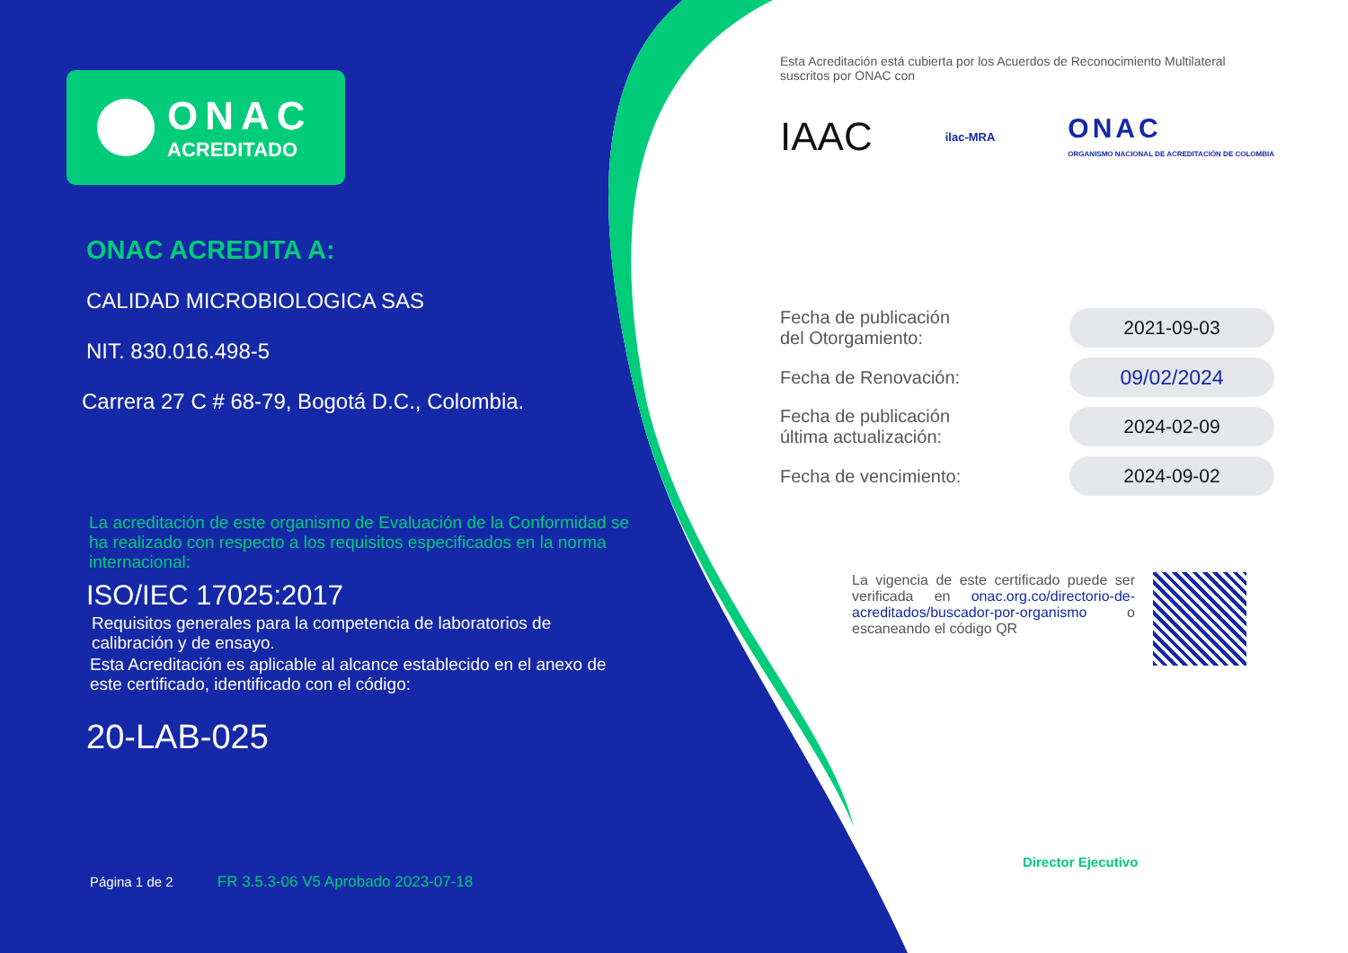ONAC
ACREDITADO
ONAC ACREDITA A:
CALIDAD MICROBIOLOGICA SAS
NIT. 830.016.498-5
Carrera 27 C # 68-79, Bogotá D.C., Colombia.
La acreditación de este organismo de Evaluación de la Conformidad se ha realizado con respecto a los requisitos especificados en la norma internacional:
ISO/IEC 17025:2017
Requisitos generales para la competencia de laboratorios de calibración y de ensayo.
Esta Acreditación es aplicable al alcance establecido en el anexo de este certificado, identificado con el código:
20-LAB-025
Página 1 de 2 FR 3.5.3-06 V5 Aprobado 2023-07-18
Esta Acreditación está cubierta por los Acuerdos de Reconocimiento Multilateral suscritos por ONAC con
IAAC ilac-MRA ONAC
ORGANISMO NACIONAL DE ACREDITACIÓN DE COLOMBIA
Fecha de publicación
del Otorgamiento: 2021-09-03
Fecha de Renovación: 09/02/2024
Fecha de publicación
última actualización: 2024-02-09
Fecha de vencimiento: 2024-09-02
La vigencia de este certificado puede ser verificada en onac.org.co/directorio-de-acreditados/buscador-por-organismo o escaneando el código QR
Director Ejecutivo